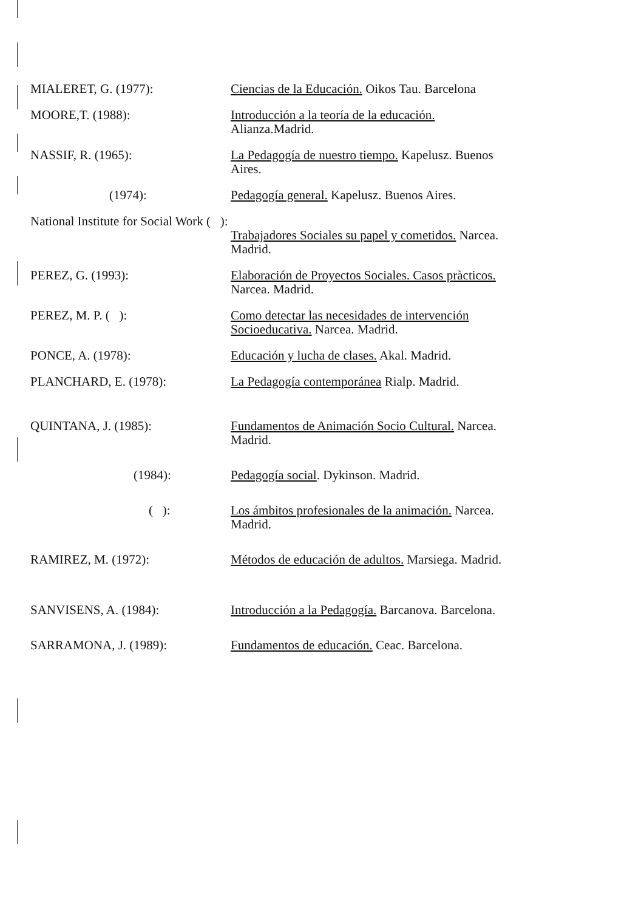MIALERET, G. (1977): Ciencias de la Educación. Oikos Tau. Barcelona
MOORE,T. (1988): Introducción a la teoría de la educación. Alianza.Madrid.
NASSIF, R. (1965): La Pedagogía de nuestro tiempo. Kapelusz. Buenos Aires.
(1974): Pedagogía general. Kapelusz. Buenos Aires.
National Institute for Social Work ( ):
Trabajadores Sociales su papel y cometidos. Narcea. Madrid.
PEREZ, G. (1993): Elaboración de Proyectos Sociales. Casos pràcticos. Narcea. Madrid.
PEREZ, M. P. ( ): Como detectar las necesidades de intervención Socioeducativa. Narcea. Madrid.
PONCE, A. (1978): Educación y lucha de clases. Akal. Madrid.
PLANCHARD, E. (1978): La Pedagogía contemporánea Rialp. Madrid.
QUINTANA, J. (1985): Fundamentos de Animación Socio Cultural. Narcea. Madrid.
(1984): Pedagogía social. Dykinson. Madrid.
( ): Los ámbitos profesionales de la animación. Narcea. Madrid.
RAMIREZ, M. (1972): Métodos de educación de adultos. Marsiega. Madrid.
SANVISENS, A. (1984): Introducción a la Pedagogía. Barcanova. Barcelona.
SARRAMONA, J. (1989): Fundamentos de educación. Ceac. Barcelona.